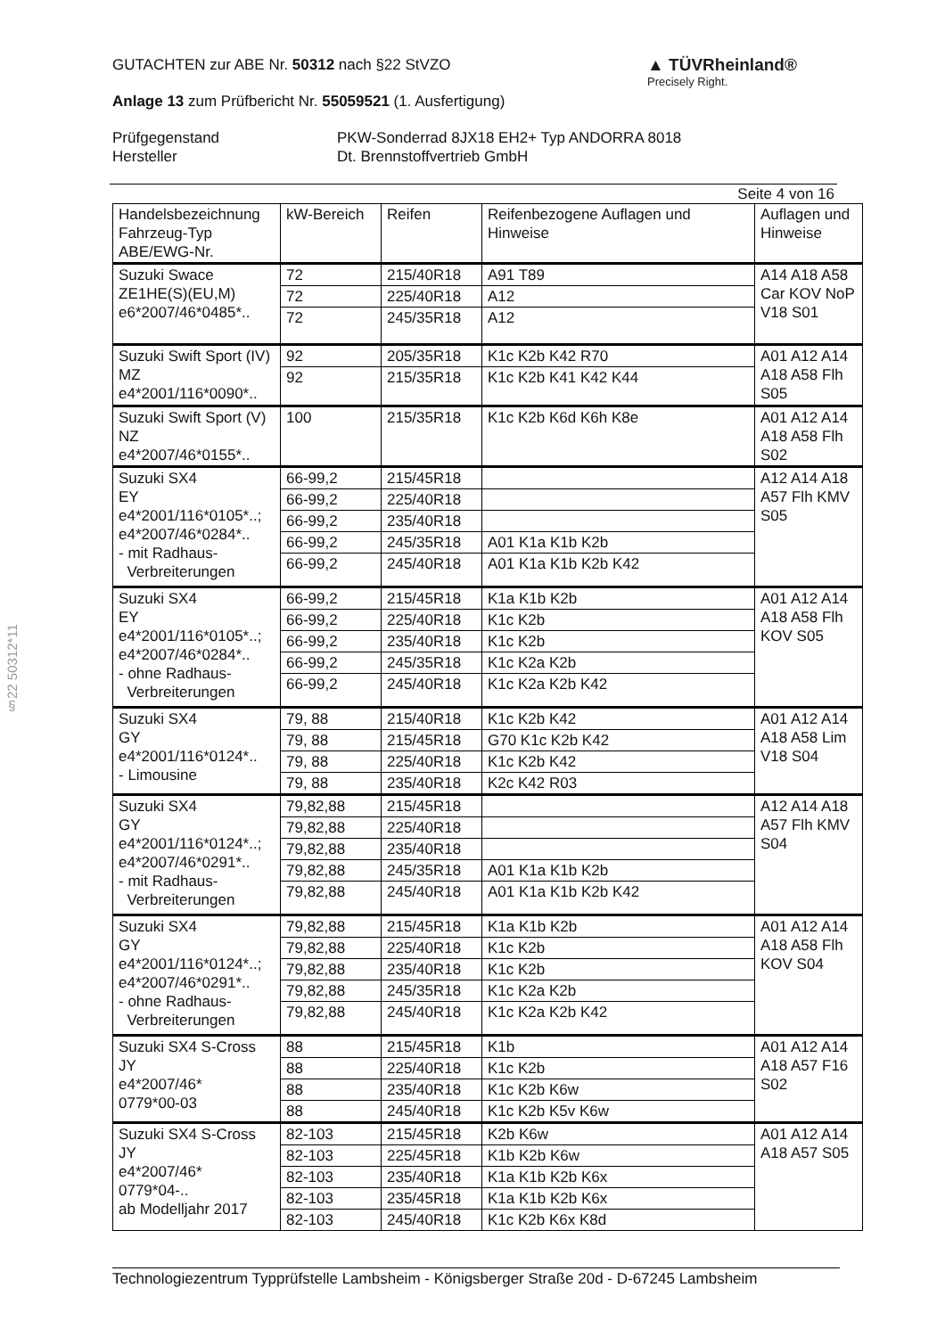§22 50312*11
▲ TÜVRheinland®
Precisely Right.
GUTACHTEN zur ABE Nr. 50312 nach §22 StVZO
Anlage 13 zum Prüfbericht Nr. 55059521 (1. Ausfertigung)
Prüfgegenstand
Hersteller
PKW-Sonderrad 8JX18 EH2+ Typ ANDORRA 8018
Dt. Brennstoffvertrieb GmbH
Seite 4 von 16
| Handelsbezeichnung Fahrzeug-Typ ABE/EWG-Nr. | kW-Bereich | Reifen | Reifenbezogene Auflagen und Hinweise | Auflagen und Hinweise |
| --- | --- | --- | --- | --- |
| Suzuki Swace ZE1HE(S)(EU,M) e6*2007/46*0485*.. | 72 | 215/40R18 | A91 T89 | A14 A18 A58 Car KOV NoP V18 S01 |
| | 72 | 225/40R18 | A12 | |
| | 72 | 245/35R18 | A12 | |
| Suzuki Swift Sport (IV) MZ e4*2001/116*0090*.. | 92 | 205/35R18 | K1c K2b K42 R70 | A01 A12 A14 A18 A58 Flh S05 |
| | 92 | 215/35R18 | K1c K2b K41 K42 K44 | |
| Suzuki Swift Sport (V) NZ e4*2007/46*0155*.. | 100 | 215/35R18 | K1c K2b K6d K6h K8e | A01 A12 A14 A18 A58 Flh S02 |
| Suzuki SX4 EY e4*2001/116*0105*..; e4*2007/46*0284*.. - mit Radhaus- Verbreiterungen | 66-99,2 | 215/45R18 | | A12 A14 A18 A57 Flh KMV S05 |
| | 66-99,2 | 225/40R18 | | |
| | 66-99,2 | 235/40R18 | | |
| | 66-99,2 | 245/35R18 | A01 K1a K1b K2b | |
| | 66-99,2 | 245/40R18 | A01 K1a K1b K2b K42 | |
| Suzuki SX4 EY e4*2001/116*0105*..; e4*2007/46*0284*.. - ohne Radhaus- Verbreiterungen | 66-99,2 | 215/45R18 | K1a K1b K2b | A01 A12 A14 A18 A58 Flh KOV S05 |
| | 66-99,2 | 225/40R18 | K1c K2b | |
| | 66-99,2 | 235/40R18 | K1c K2b | |
| | 66-99,2 | 245/35R18 | K1c K2a K2b | |
| | 66-99,2 | 245/40R18 | K1c K2a K2b K42 | |
| Suzuki SX4 GY e4*2001/116*0124*.. - Limousine | 79, 88 | 215/40R18 | K1c K2b K42 | A01 A12 A14 A18 A58 Lim V18 S04 |
| | 79, 88 | 215/45R18 | G70 K1c K2b K42 | |
| | 79, 88 | 225/40R18 | K1c K2b K42 | |
| | 79, 88 | 235/40R18 | K2c K42 R03 | |
| Suzuki SX4 GY e4*2001/116*0124*..; e4*2007/46*0291*.. - mit Radhaus- Verbreiterungen | 79,82,88 | 215/45R18 | | A12 A14 A18 A57 Flh KMV S04 |
| | 79,82,88 | 225/40R18 | | |
| | 79,82,88 | 235/40R18 | | |
| | 79,82,88 | 245/35R18 | A01 K1a K1b K2b | |
| | 79,82,88 | 245/40R18 | A01 K1a K1b K2b K42 | |
| Suzuki SX4 GY e4*2001/116*0124*..; e4*2007/46*0291*.. - ohne Radhaus- Verbreiterungen | 79,82,88 | 215/45R18 | K1a K1b K2b | A01 A12 A14 A18 A58 Flh KOV S04 |
| | 79,82,88 | 225/40R18 | K1c K2b | |
| | 79,82,88 | 235/40R18 | K1c K2b | |
| | 79,82,88 | 245/35R18 | K1c K2a K2b | |
| | 79,82,88 | 245/40R18 | K1c K2a K2b K42 | |
| Suzuki SX4 S-Cross JY e4*2007/46* 0779*00-03 | 88 | 215/45R18 | K1b | A01 A12 A14 A18 A57 F16 S02 |
| | 88 | 225/40R18 | K1c K2b | |
| | 88 | 235/40R18 | K1c K2b K6w | |
| | 88 | 245/40R18 | K1c K2b K5v K6w | |
| Suzuki SX4 S-Cross JY e4*2007/46* 0779*04-.. ab Modelljahr 2017 | 82-103 | 215/45R18 | K2b K6w | A01 A12 A14 A18 A57 S05 |
| | 82-103 | 225/45R18 | K1b K2b K6w | |
| | 82-103 | 235/40R18 | K1a K1b K2b K6x | |
| | 82-103 | 235/45R18 | K1a K1b K2b K6x | |
| | 82-103 | 245/40R18 | K1c K2b K6x K8d | |
Technologiezentrum Typprüfstelle Lambsheim - Königsberger Straße 20d - D-67245 Lambsheim